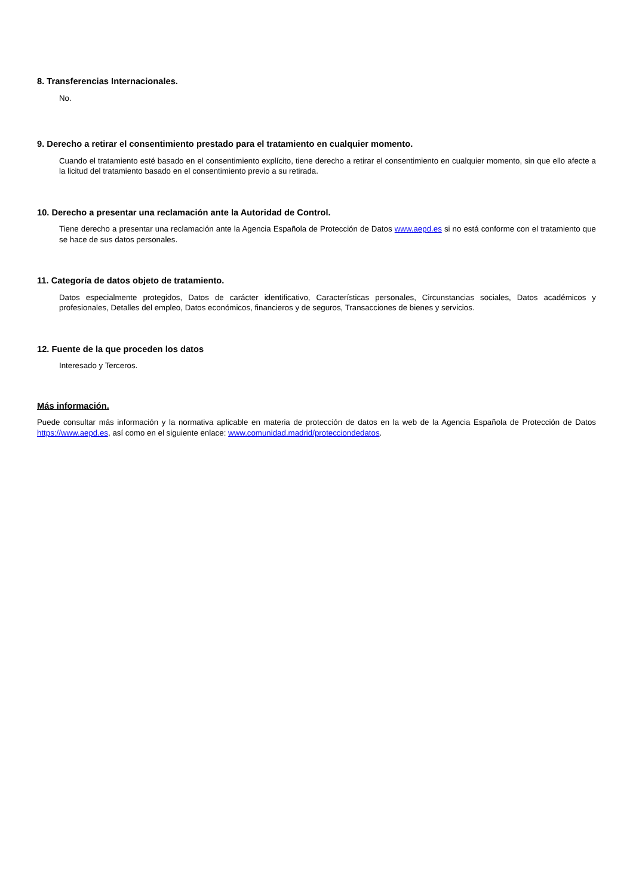8. Transferencias Internacionales.
No.
9. Derecho a retirar el consentimiento prestado para el tratamiento en cualquier momento.
Cuando el tratamiento esté basado en el consentimiento explícito, tiene derecho a retirar el consentimiento en cualquier momento, sin que ello afecte a la licitud del tratamiento basado en el consentimiento previo a su retirada.
10. Derecho a presentar una reclamación ante la Autoridad de Control.
Tiene derecho a presentar una reclamación ante la Agencia Española de Protección de Datos www.aepd.es si no está conforme con el tratamiento que se hace de sus datos personales.
11. Categoría de datos objeto de tratamiento.
Datos especialmente protegidos, Datos de carácter identificativo, Características personales, Circunstancias sociales, Datos académicos y profesionales, Detalles del empleo, Datos económicos, financieros y de seguros, Transacciones de bienes y servicios.
12. Fuente de la que proceden los datos
Interesado y Terceros.
Más información.
Puede consultar más información y la normativa aplicable en materia de protección de datos en la web de la Agencia Española de Protección de Datos https://www.aepd.es, así como en el siguiente enlace: www.comunidad.madrid/protecciondedatos.